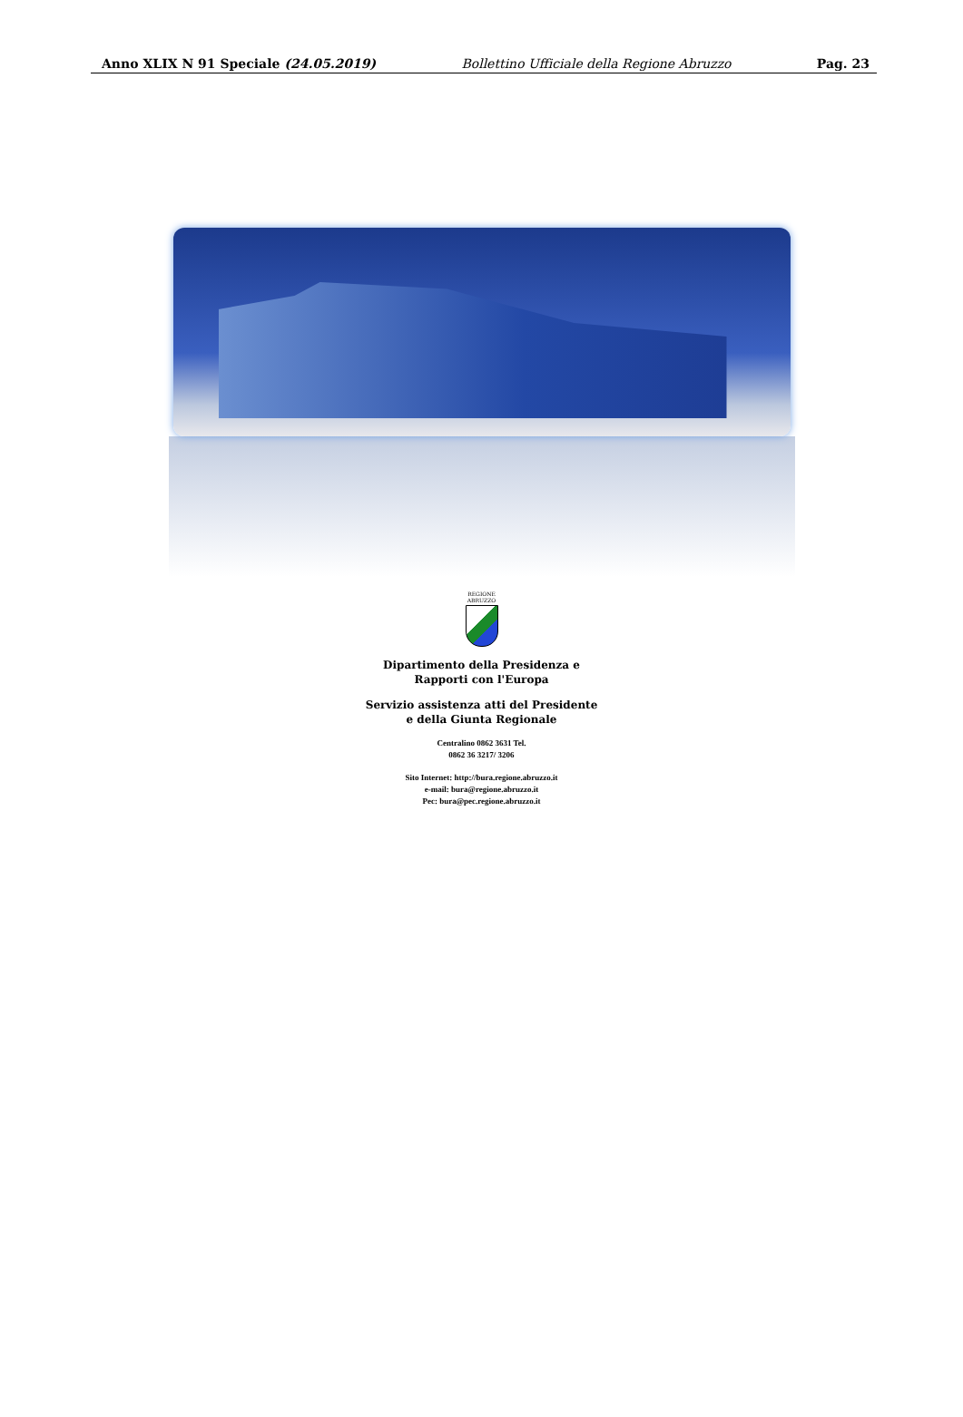Anno XLIX N 91 Speciale (24.05.2019) Bollettino Ufficiale della Regione Abruzzo Pag. 23
REGIONE
ABRUZZO
Dipartimento della Presidenza e
Rapporti con l'Europa
Servizio assistenza atti del Presidente
e della Giunta Regionale
Centralino 0862 3631 Tel.
0862 36 3217/ 3206
Sito Internet: http://bura.regione.abruzzo.it
e-mail: bura@regione.abruzzo.it
Pec: bura@pec.regione.abruzzo.it